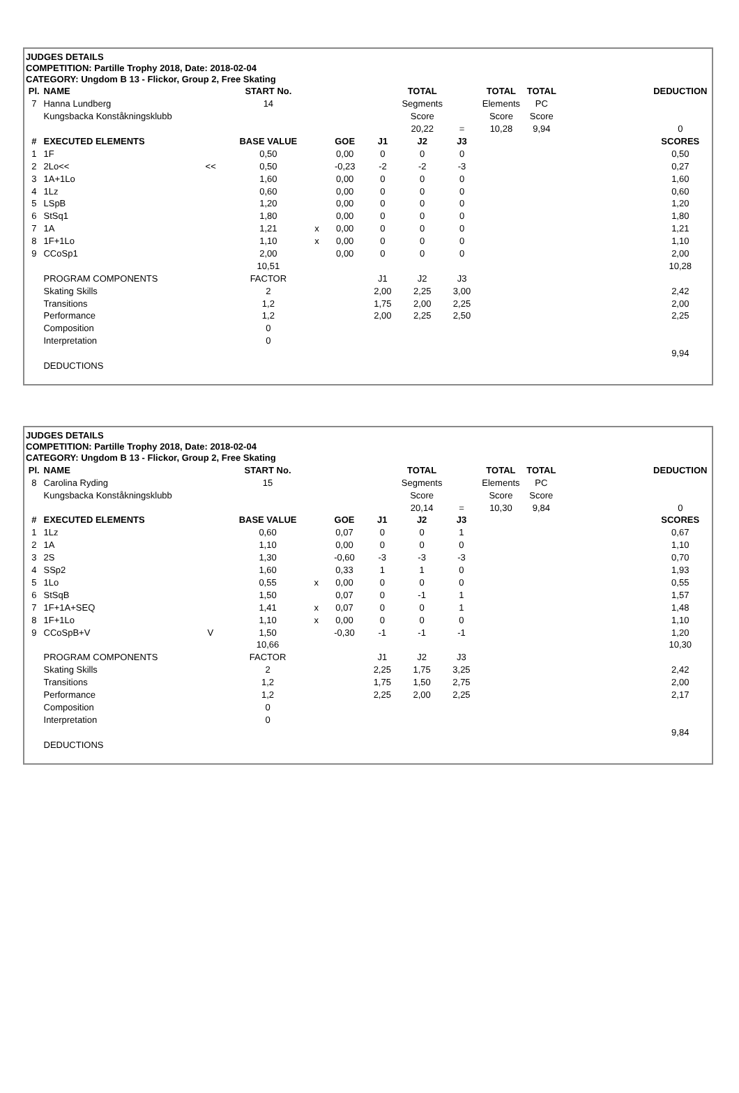JUDGES DETAILS
COMPETITION: Partille Trophy 2018, Date: 2018-02-04
CATEGORY: Ungdom B 13 - Flickor, Group 2, Free Skating
| Pl. | NAME | | START No. | | | | TOTAL | | TOTAL | TOTAL | | DEDUCTION |
| 7 | Hanna Lundberg | | 14 | | | | Segments | | Elements | PC | | |
| | Kungsbacka Konståkningsklubb | | | | | | Score | | Score | Score | | |
| | | | | | | | 20,22 | = | 10,28 | 9,94 | | 0 |
| # | EXECUTED ELEMENTS | | BASE VALUE | | GOE | J1 | J2 | J3 | | | | SCORES |
| 1 | 1F | | 0,50 | | 0,00 | 0 | 0 | 0 | | | | 0,50 |
| 2 | 2Lo<< | << | 0,50 | | -0,23 | -2 | -2 | -3 | | | | 0,27 |
| 3 | 1A+1Lo | | 1,60 | | 0,00 | 0 | 0 | 0 | | | | 1,60 |
| 4 | 1Lz | | 0,60 | | 0,00 | 0 | 0 | 0 | | | | 0,60 |
| 5 | LSpB | | 1,20 | | 0,00 | 0 | 0 | 0 | | | | 1,20 |
| 6 | StSq1 | | 1,80 | | 0,00 | 0 | 0 | 0 | | | | 1,80 |
| 7 | 1A | | 1,21 | x | 0,00 | 0 | 0 | 0 | | | | 1,21 |
| 8 | 1F+1Lo | | 1,10 | x | 0,00 | 0 | 0 | 0 | | | | 1,10 |
| 9 | CCoSp1 | | 2,00 | | 0,00 | 0 | 0 | 0 | | | | 2,00 |
| | | | 10,51 | | | | | | | | | 10,28 |
| | PROGRAM COMPONENTS | | FACTOR | | | J1 | J2 | J3 | | | | |
| | Skating Skills | | 2 | | | 2,00 | 2,25 | 3,00 | | | | 2,42 |
| | Transitions | | 1,2 | | | 1,75 | 2,00 | 2,25 | | | | 2,00 |
| | Performance | | 1,2 | | | 2,00 | 2,25 | 2,50 | | | | 2,25 |
| | Composition | | 0 | | | | | | | | | |
| | Interpretation | | 0 | | | | | | | | | |
| | | | | | | | | | | | | 9,94 |
| | DEDUCTIONS | | | | | | | | | | | |
JUDGES DETAILS
COMPETITION: Partille Trophy 2018, Date: 2018-02-04
CATEGORY: Ungdom B 13 - Flickor, Group 2, Free Skating
| Pl. | NAME | | START No. | | | | TOTAL | | TOTAL | TOTAL | | DEDUCTION |
| 8 | Carolina Ryding | | 15 | | | | Segments | | Elements | PC | | |
| | Kungsbacka Konståkningsklubb | | | | | | Score | | Score | Score | | |
| | | | | | | | 20,14 | = | 10,30 | 9,84 | | 0 |
| # | EXECUTED ELEMENTS | | BASE VALUE | | GOE | J1 | J2 | J3 | | | | SCORES |
| 1 | 1Lz | | 0,60 | | 0,07 | 0 | 0 | 1 | | | | 0,67 |
| 2 | 1A | | 1,10 | | 0,00 | 0 | 0 | 0 | | | | 1,10 |
| 3 | 2S | | 1,30 | | -0,60 | -3 | -3 | -3 | | | | 0,70 |
| 4 | SSp2 | | 1,60 | | 0,33 | 1 | 1 | 0 | | | | 1,93 |
| 5 | 1Lo | | 0,55 | x | 0,00 | 0 | 0 | 0 | | | | 0,55 |
| 6 | StSqB | | 1,50 | | 0,07 | 0 | -1 | 1 | | | | 1,57 |
| 7 | 1F+1A+SEQ | | 1,41 | x | 0,07 | 0 | 0 | 1 | | | | 1,48 |
| 8 | 1F+1Lo | | 1,10 | x | 0,00 | 0 | 0 | 0 | | | | 1,10 |
| 9 | CCoSpB+V | V | 1,50 | | -0,30 | -1 | -1 | -1 | | | | 1,20 |
| | | | 10,66 | | | | | | | | | 10,30 |
| | PROGRAM COMPONENTS | | FACTOR | | | J1 | J2 | J3 | | | | |
| | Skating Skills | | 2 | | | 2,25 | 1,75 | 3,25 | | | | 2,42 |
| | Transitions | | 1,2 | | | 1,75 | 1,50 | 2,75 | | | | 2,00 |
| | Performance | | 1,2 | | | 2,25 | 2,00 | 2,25 | | | | 2,17 |
| | Composition | | 0 | | | | | | | | | |
| | Interpretation | | 0 | | | | | | | | | |
| | | | | | | | | | | | | 9,84 |
| | DEDUCTIONS | | | | | | | | | | | |